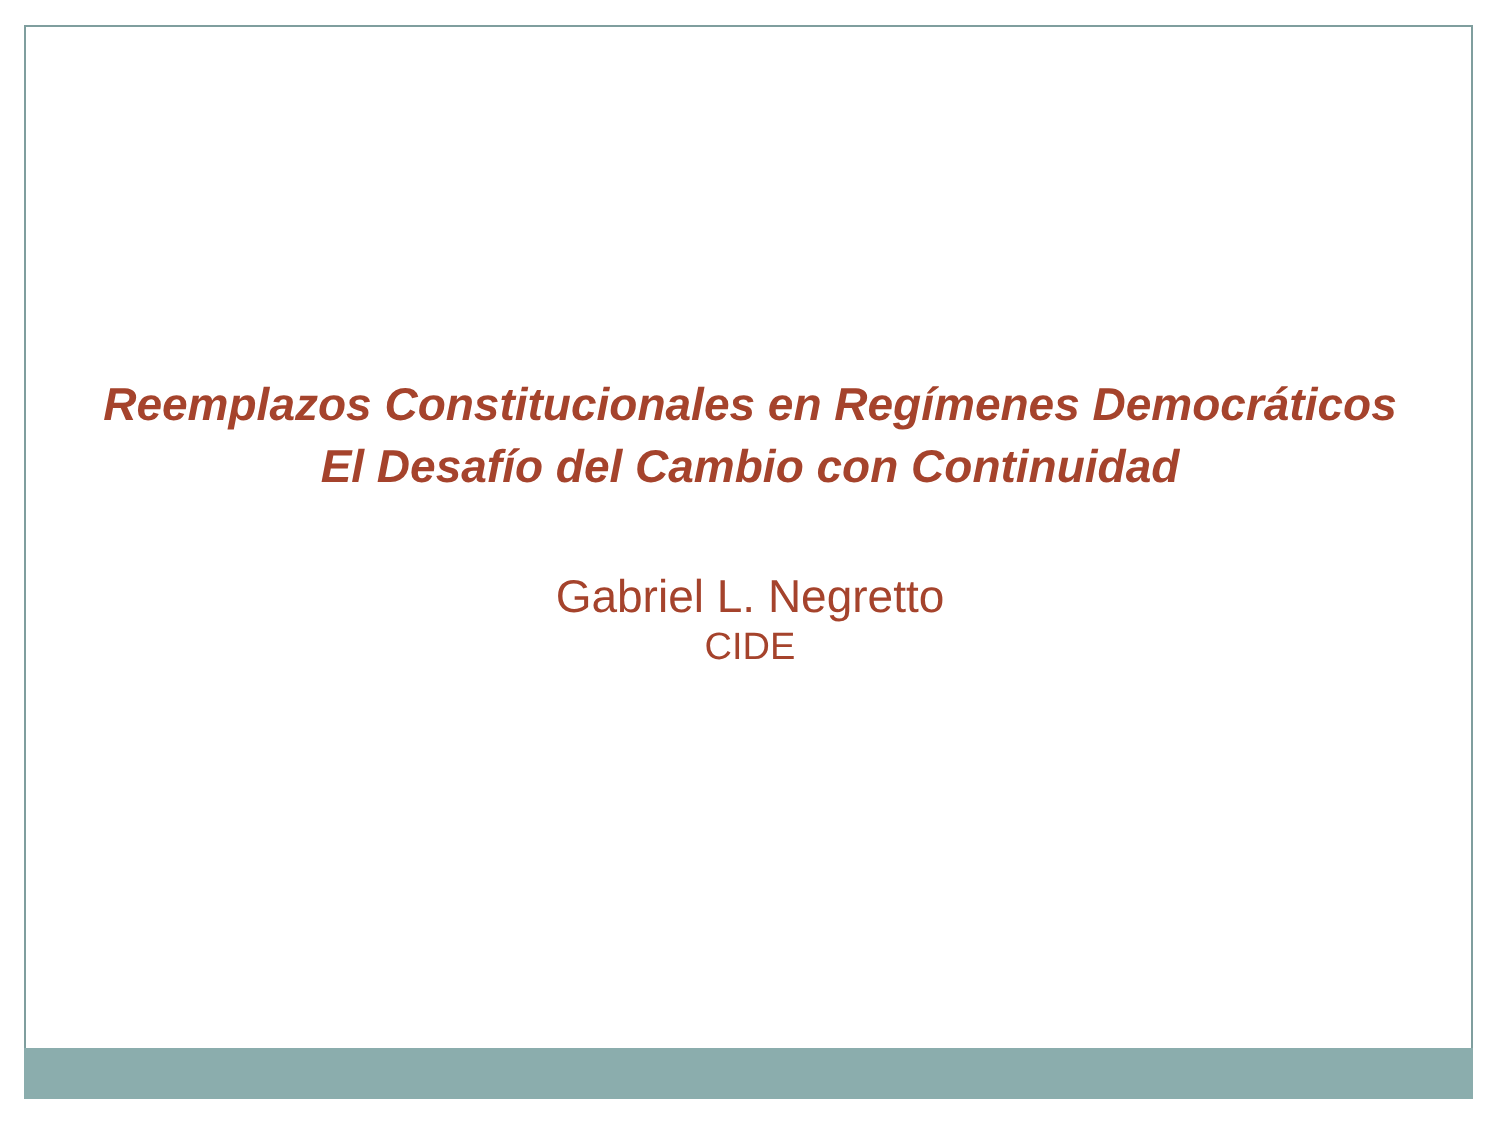Reemplazos Constitucionales en Regímenes Democráticos
El Desafío del Cambio con Continuidad
Gabriel L. Negretto
CIDE